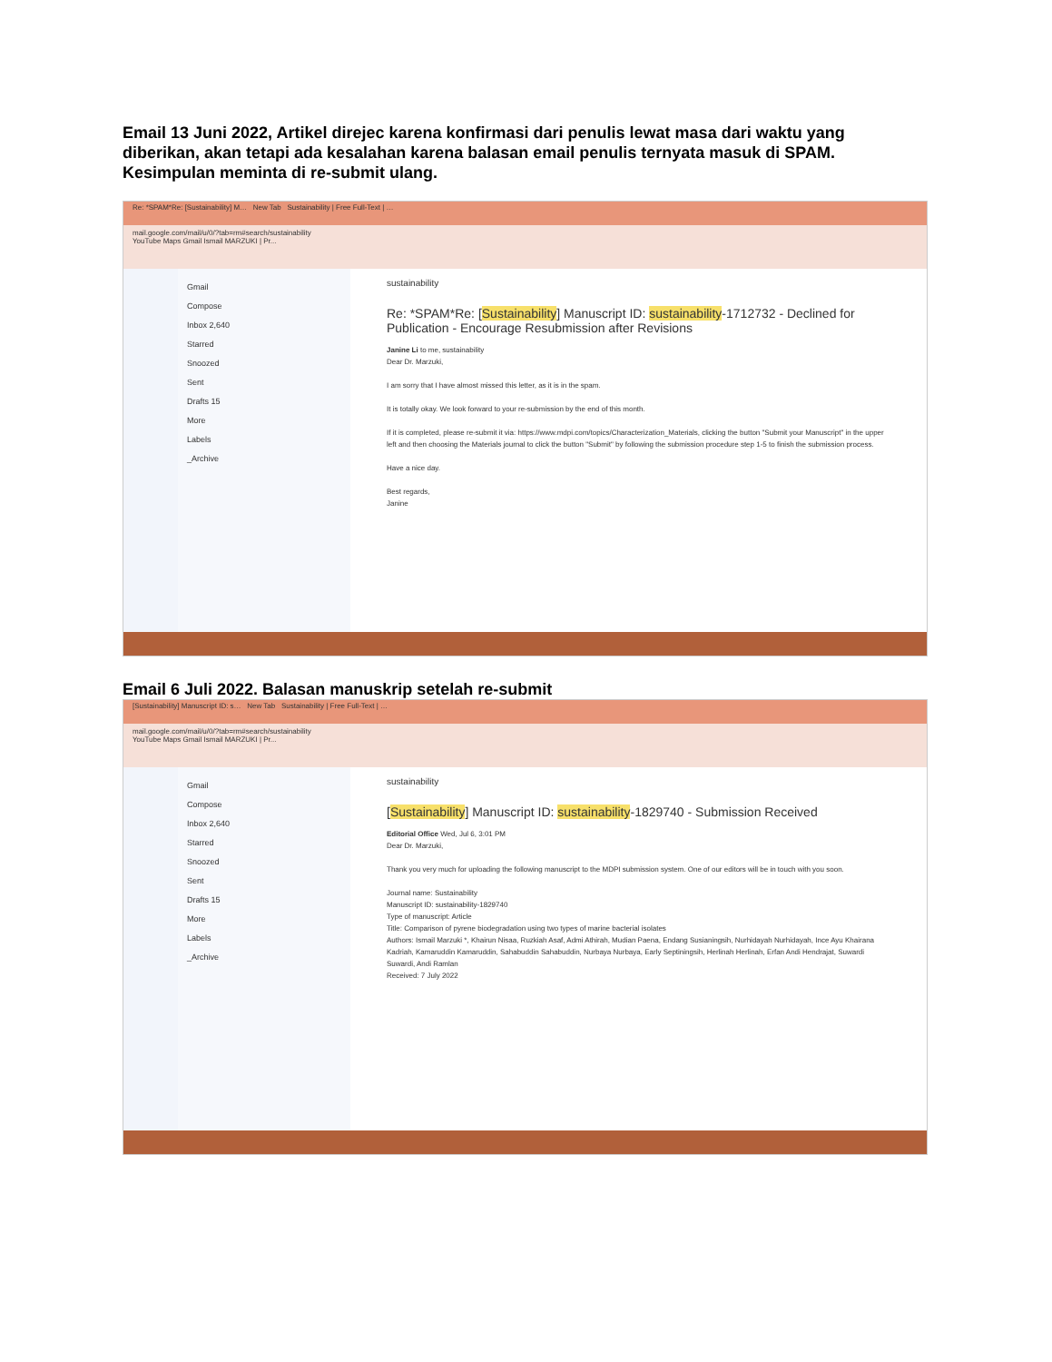Email 13 Juni 2022, Artikel direjec karena konfirmasi dari penulis lewat masa dari waktu yang diberikan, akan tetapi ada kesalahan karena balasan email penulis ternyata masuk di SPAM. Kesimpulan meminta di re-submit ulang.
Re: *SPAM*Re: [Sustainability] M… New Tab Sustainability | Free Full-Text | …
mail.google.com/mail/u/0/?tab=rm#search/sustainability
YouTube Maps Gmail Ismail MARZUKI | Pr...
Gmail
Compose
Inbox 2,640
Starred
Snoozed
Sent
Drafts 15
More
Labels
_Archive
sustainability
Re: *SPAM*Re: [Sustainability] Manuscript ID: sustainability-1712732 - Declined for Publication - Encourage Resubmission after Revisions
Janine Li to me, sustainability
Dear Dr. Marzuki,
I am sorry that I have almost missed this letter, as it is in the spam.
It is totally okay. We look forward to your re-submission by the end of this month.
If it is completed, please re-submit it via: https://www.mdpi.com/topics/Characterization_Materials, clicking the button "Submit your Manuscript" in the upper left and then choosing the Materials journal to click the button "Submit" by following the submission procedure step 1-5 to finish the submission process.
Have a nice day.
Best regards,
Janine
Email 6 Juli 2022. Balasan manuskrip setelah re-submit
[Sustainability] Manuscript ID: s… New Tab Sustainability | Free Full-Text | …
mail.google.com/mail/u/0/?tab=rm#search/sustainability
YouTube Maps Gmail Ismail MARZUKI | Pr...
Gmail
Compose
Inbox 2,640
Starred
Snoozed
Sent
Drafts 15
More
Labels
_Archive
sustainability
[Sustainability] Manuscript ID: sustainability-1829740 - Submission Received
Editorial Office Wed, Jul 6, 3:01 PM
Dear Dr. Marzuki,
Thank you very much for uploading the following manuscript to the MDPI submission system. One of our editors will be in touch with you soon.
Journal name: Sustainability
Manuscript ID: sustainability-1829740
Type of manuscript: Article
Title: Comparison of pyrene biodegradation using two types of marine bacterial isolates
Authors: Ismail Marzuki *, Khairun Nisaa, Ruzkiah Asaf, Admi Athirah, Mudian Paena, Endang Susianingsih, Nurhidayah Nurhidayah, Ince Ayu Khairana Kadriah, Kamaruddin Kamaruddin, Sahabuddin Sahabuddin, Nurbaya Nurbaya, Early Septiningsih, Herlinah Herlinah, Erfan Andi Hendrajat, Suwardi Suwardi, Andi Ramlan
Received: 7 July 2022